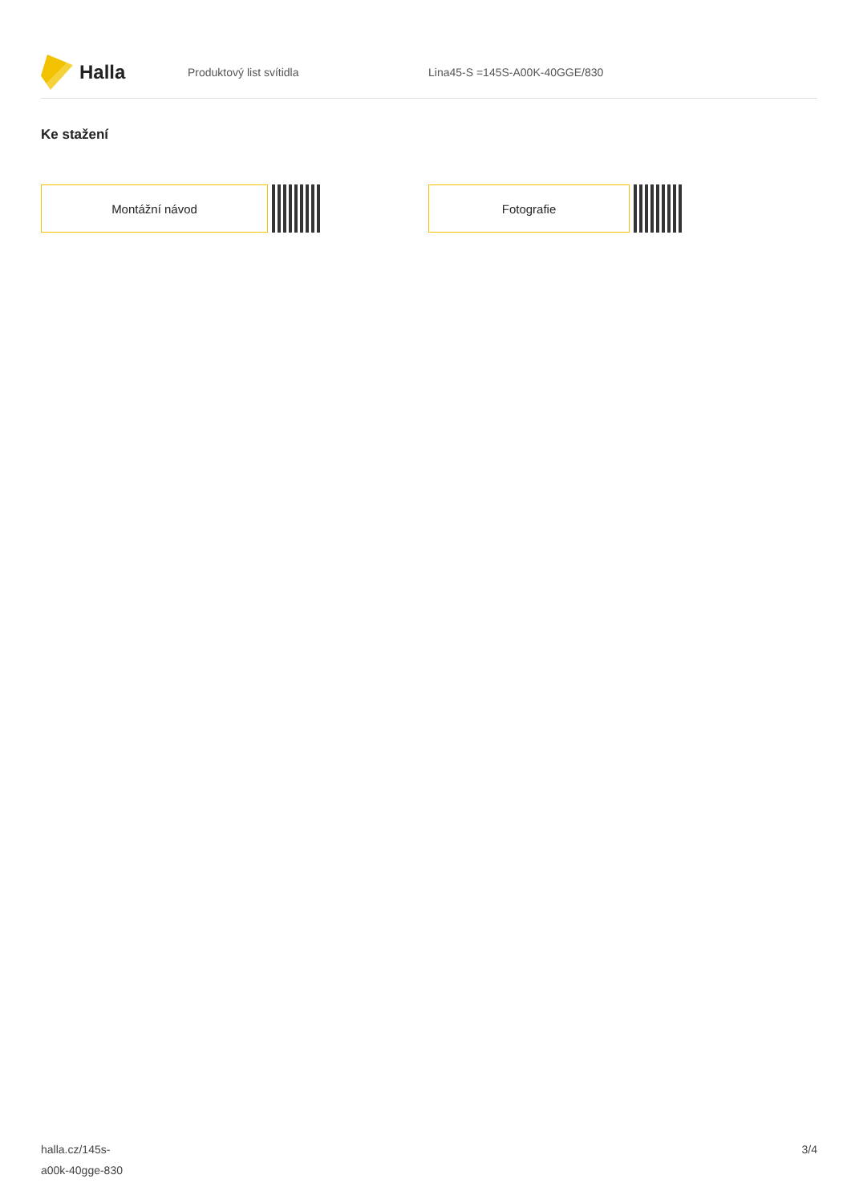Halla
Produktový list svítidla Lina45-S =145S-A00K-40GGE/830
Ke stažení
Montážní návod Fotografie
halla.cz/145s-
a00k-40gge-830
3/4